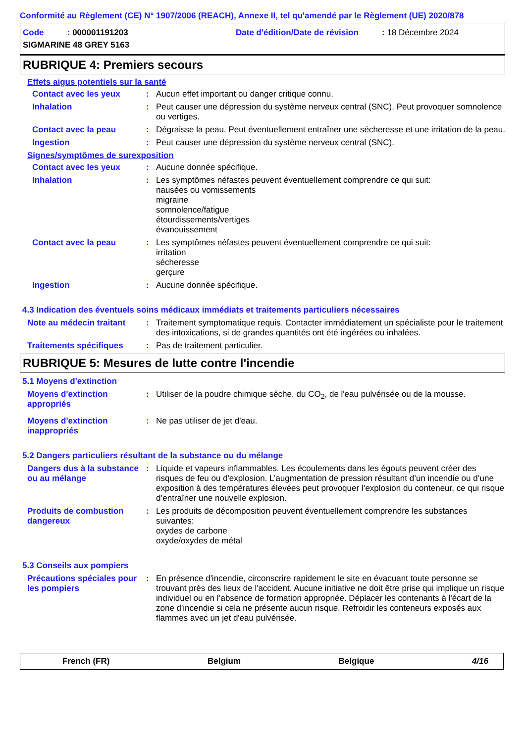Conformité au Règlement (CE) N° 1907/2006 (REACH), Annexe II, tel qu'amendé par le Règlement (UE) 2020/878
Code : 000001191203
Date d'édition/Date de révision : 18 Décembre 2024
SIGMARINE 48 GREY 5163
RUBRIQUE 4: Premiers secours
Effets aigus potentiels sur la santé
Contact avec les yeux : Aucun effet important ou danger critique connu.
Inhalation : Peut causer une dépression du système nerveux central (SNC). Peut provoquer somnolence ou vertiges.
Contact avec la peau : Dégraisse la peau. Peut éventuellement entraîner une sécheresse et une irritation de la peau.
Ingestion : Peut causer une dépression du système nerveux central (SNC).
Signes/symptômes de surexposition
Contact avec les yeux : Aucune donnée spécifique.
Inhalation : Les symptômes néfastes peuvent éventuellement comprendre ce qui suit:
nausées ou vomissements
migraine
somnolence/fatigue
étourdissements/vertiges
évanouissement
Contact avec la peau : Les symptômes néfastes peuvent éventuellement comprendre ce qui suit:
irritation
sécheresse
gerçure
Ingestion : Aucune donnée spécifique.
4.3 Indication des éventuels soins médicaux immédiats et traitements particuliers nécessaires
Note au médecin traitant
: Traitement symptomatique requis. Contacter immédiatement un spécialiste pour le traitement des intoxications, si de grandes quantités ont été ingérées ou inhalées.
Traitements spécifiques : Pas de traitement particulier.
RUBRIQUE 5: Mesures de lutte contre l'incendie
5.1 Moyens d'extinction
Moyens d'extinction appropriés
: Utiliser de la poudre chimique sèche, du CO<sub>2</sub>, de l'eau pulvérisée ou de la mousse.
Moyens d'extinction inappropriés
: Ne pas utiliser de jet d'eau.
5.2 Dangers particuliers résultant de la substance ou du mélange
Dangers dus à la substance ou au mélange
: Liquide et vapeurs inflammables. Les écoulements dans les égouts peuvent créer des risques de feu ou d'explosion. L’augmentation de pression résultant d’un incendie ou d’une exposition à des températures élevées peut provoquer l’explosion du conteneur, ce qui risque d’entraîner une nouvelle explosion.
Produits de combustion dangereux
: Les produits de décomposition peuvent éventuellement comprendre les substances suivantes:
oxydes de carbone
oxyde/oxydes de métal
5.3 Conseils aux pompiers
Précautions spéciales pour les pompiers
: En présence d'incendie, circonscrire rapidement le site en évacuant toute personne se trouvant près des lieux de l'accident. Aucune initiative ne doit être prise qui implique un risque individuel ou en l’absence de formation appropriée. Déplacer les contenants à l'écart de la zone d'incendie si cela ne présente aucun risque. Refroidir les conteneurs exposés aux flammes avec un jet d'eau pulvérisée.
French (FR) Belgium Belgique 4/16